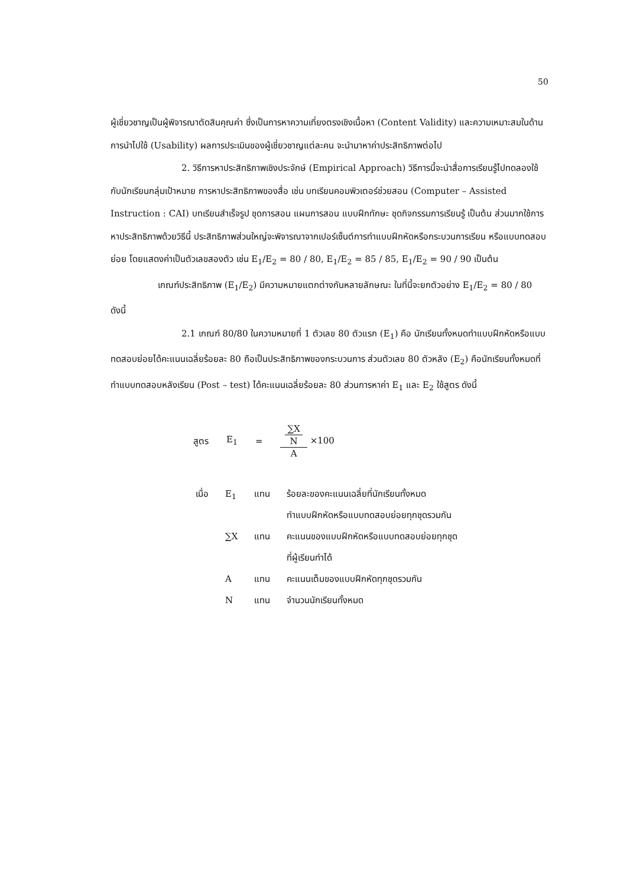50
ผู้เชี่ยวชาญเป็นผู้พิจารณาตัดสินคุณค่า ซึ่งเป็นการหาความเที่ยงตรงเชิงเนื้อหา (Content Validity) และความเหมาะสมในด้านการนำไปใช้ (Usability) ผลการประเมินของผู้เชี่ยวชาญแต่ละคน จะนำมาหาค่าประสิทธิภาพต่อไป
2. วิธีการหาประสิทธิภาพเชิงประจักษ์ (Empirical Approach) วิธีการนี้จะนำสื่อการเรียนรู้ไปทดลองใช้กับนักเรียนกลุ่มเป้าหมาย การหาประสิทธิภาพของสื่อ เช่น บทเรียนคอมพิวเตอร์ช่วยสอน (Computer – Assisted Instruction : CAI) บทเรียนสำเร็จรูป ชุดการสอน แผนการสอน แบบฝึกทักษะ ชุดกิจกรรมการเรียนรู้ เป็นต้น ส่วนมากใช้การหาประสิทธิภาพด้วยวิธีนี้ ประสิทธิภาพส่วนใหญ่จะพิจารณาจากเปอร์เซ็นต์การทำแบบฝึกหัดหรือกระบวนการเรียน หรือแบบทดสอบย่อย โดยแสดงค่าเป็นตัวเลขสองตัว เช่น E<sub>1</sub>/E<sub>2</sub> = 80 / 80, E<sub>1</sub>/E<sub>2</sub> = 85 / 85, E<sub>1</sub>/E<sub>2</sub> = 90 / 90 เป็นต้น
เกณฑ์ประสิทธิภาพ (E<sub>1</sub>/E<sub>2</sub>) มีความหมายแตกต่างกันหลายลักษณะ ในที่นี้จะยกตัวอย่าง E<sub>1</sub>/E<sub>2</sub> = 80 / 80 ดังนี้
2.1 เกณฑ์ 80/80 ในความหมายที่ 1 ตัวเลข 80 ตัวแรก (E<sub>1</sub>) คือ นักเรียนทั้งหมดทำแบบฝึกหัดหรือแบบทดสอบย่อยได้คะแนนเฉลี่ยร้อยละ 80 ถือเป็นประสิทธิภาพของกระบวนการ ส่วนตัวเลข 80 ตัวหลัง (E<sub>2</sub>) คือนักเรียนทั้งหมดที่ทำแบบทดสอบหลังเรียน (Post – test) ได้คะแนนเฉลี่ยร้อยละ 80 ส่วนการหาค่า E<sub>1</sub> และ E<sub>2</sub> ใช้สูตร ดังนี้
สูตร E<sub>1</sub> = ∑X N A ×100
| เมื่อ | E<sub>1</sub> | แทน | ร้อยละของคะแนนเฉลี่ยที่นักเรียนทั้งหมด ทำแบบฝึกหัดหรือแบบทดสอบย่อยทุกชุดรวมกัน |
| | ∑X | แทน | คะแนนของแบบฝึกหัดหรือแบบทดสอบย่อยทุกชุด ที่ผู้เรียนทำได้ |
| | A | แทน | คะแนนเต็มของแบบฝึกหัดทุกชุดรวมกัน |
| | N | แทน | จำนวนนักเรียนทั้งหมด |